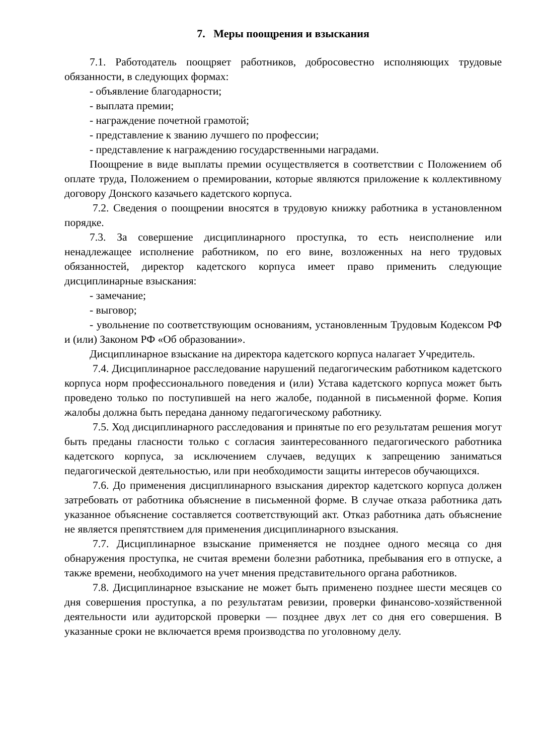7. Меры поощрения и взыскания
7.1. Работодатель поощряет работников, добросовестно исполняющих трудовые обязанности, в следующих формах:
- объявление благодарности;
- выплата премии;
- награждение почетной грамотой;
- представление к званию лучшего по профессии;
- представление к награждению государственными наградами.
Поощрение в виде выплаты премии осуществляется в соответствии с Положением об оплате труда, Положением о премировании, которые являются приложение к коллективному договору Донского казачьего кадетского корпуса.
7.2. Сведения о поощрении вносятся в трудовую книжку работника в установленном порядке.
7.3. За совершение дисциплинарного проступка, то есть неисполнение или ненадлежащее исполнение работником, по его вине, возложенных на него трудовых обязанностей, директор кадетского корпуса имеет право применить следующие дисциплинарные взыскания:
- замечание;
- выговор;
- увольнение по соответствующим основаниям, установленным Трудовым Кодексом РФ и (или) Законом РФ «Об образовании».
Дисциплинарное взыскание на директора кадетского корпуса налагает Учредитель.
7.4. Дисциплинарное расследование нарушений педагогическим работником кадетского корпуса норм профессионального поведения и (или) Устава кадетского корпуса может быть проведено только по поступившей на него жалобе, поданной в письменной форме. Копия жалобы должна быть передана данному педагогическому работнику.
7.5. Ход дисциплинарного расследования и принятые по его результатам решения могут быть преданы гласности только с согласия заинтересованного педагогического работника кадетского корпуса, за исключением случаев, ведущих к запрещению заниматься педагогической деятельностью, или при необходимости защиты интересов обучающихся.
7.6. До применения дисциплинарного взыскания директор кадетского корпуса должен затребовать от работника объяснение в письменной форме. В случае отказа работника дать указанное объяснение составляется соответствующий акт. Отказ работника дать объяснение не является препятствием для применения дисциплинарного взыскания.
7.7. Дисциплинарное взыскание применяется не позднее одного месяца со дня обнаружения проступка, не считая времени болезни работника, пребывания его в отпуске, а также времени, необходимого на учет мнения представительного органа работников.
7.8. Дисциплинарное взыскание не может быть применено позднее шести месяцев со дня совершения проступка, а по результатам ревизии, проверки финансово-хозяйственной деятельности или аудиторской проверки — позднее двух лет со дня его совершения. В указанные сроки не включается время производства по уголовному делу.